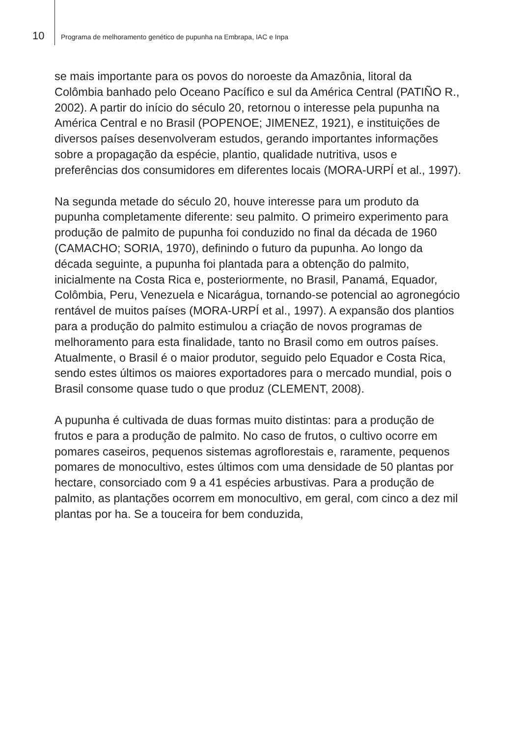10 Programa de melhoramento genético de pupunha na Embrapa, IAC e Inpa
se mais importante para os povos do noroeste da Amazônia, litoral da Colômbia banhado pelo Oceano Pacífico e sul da América Central (PATIÑO R., 2002). A partir do início do século 20, retornou o interesse pela pupunha na América Central e no Brasil (POPENOE; JIMENEZ, 1921), e instituições de diversos países desenvolveram estudos, gerando importantes informações sobre a propagação da espécie, plantio, qualidade nutritiva, usos e preferências dos consumidores em diferentes locais (MORA-URPÍ et al., 1997).
Na segunda metade do século 20, houve interesse para um produto da pupunha completamente diferente: seu palmito. O primeiro experimento para produção de palmito de pupunha foi conduzido no final da década de 1960 (CAMACHO; SORIA, 1970), definindo o futuro da pupunha. Ao longo da década seguinte, a pupunha foi plantada para a obtenção do palmito, inicialmente na Costa Rica e, posteriormente, no Brasil, Panamá, Equador, Colômbia, Peru, Venezuela e Nicarágua, tornando-se potencial ao agronegócio rentável de muitos países (MORA-URPÍ et al., 1997). A expansão dos plantios para a produção do palmito estimulou a criação de novos programas de melhoramento para esta finalidade, tanto no Brasil como em outros países. Atualmente, o Brasil é o maior produtor, seguido pelo Equador e Costa Rica, sendo estes últimos os maiores exportadores para o mercado mundial, pois o Brasil consome quase tudo o que produz (CLEMENT, 2008).
A pupunha é cultivada de duas formas muito distintas: para a produção de frutos e para a produção de palmito. No caso de frutos, o cultivo ocorre em pomares caseiros, pequenos sistemas agroflorestais e, raramente, pequenos pomares de monocultivo, estes últimos com uma densidade de 50 plantas por hectare, consorciado com 9 a 41 espécies arbustivas. Para a produção de palmito, as plantações ocorrem em monocultivo, em geral, com cinco a dez mil plantas por ha. Se a touceira for bem conduzida,